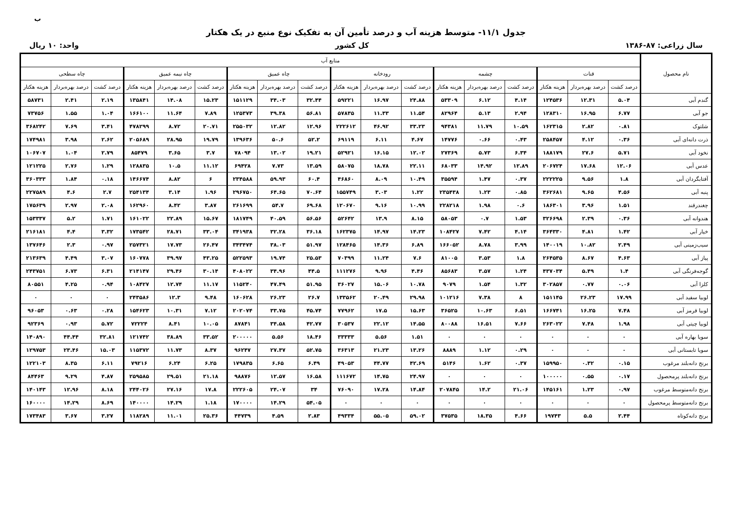ب
جدول ۱۱/۱- متوسط هزینه آب و درصد تأمین آن به تفکیک نوع منبع در یک هکتار
سال زراعی: ۸۷-۱۳۸۶ کل کشور واحد: ۱۰ ریال
| نام محصول | منابع آب | | | | | | | | | | | | | | | | | |
| --- | --- | --- | --- | --- | --- | --- | --- | --- | --- | --- | --- | --- | --- | --- | --- | --- | --- | --- |
| | قنات | | | چشمه | | | رودخانه | | | چاه عمیق | | | چاه نیمه عمیق | | | چاه سطحی | | |
| | درصد کشت | درصد بهره‌بردار | هزینه هکتار | درصد کشت | درصد بهره‌بردار | هزینه هکتار | درصد کشت | درصد بهره‌بردار | هزینه هکتار | درصد کشت | درصد بهره‌بردار | هزینه هکتار | درصد کشت | درصد بهره‌بردار | هزینه هکتار | درصد کشت | درصد بهره‌بردار | هزینه هکتار |
| گندم آبی | ۵.۰۴ | ۱۲.۳۱ | ۱۲۴۵۳۶ | ۴.۱۴ | ۶.۱۲ | ۵۳۳۰۹ | ۲۴.۸۸ | ۱۶.۹۷ | ۵۹۲۲۱ | ۳۲.۴۴ | ۳۴.۰۳ | ۱۵۱۱۲۹ | ۱۵.۲۳ | ۱۴.۰۸ | ۱۳۵۸۴۱ | ۲.۱۹ | ۲.۴۱ | ۵۸۷۳۱ |
| جو آبی | ۶.۷۷ | ۱۶.۹۵ | ۱۲۸۳۱۰ | ۲.۹۴ | ۵.۱۳ | ۸۲۹۶۴ | ۱۱.۵۴ | ۱۱.۳۳ | ۵۷۸۳۵ | ۵۶.۸۱ | ۳۹.۳۸ | ۱۲۵۳۷۳ | ۷.۸۹ | ۱۱.۶۴ | ۱۶۶۱۰۰ | ۱.۰۴ | ۱.۵۵ | ۷۳۷۵۶ |
| شلتوک | ۰.۸۱ | ۲.۸۲ | ۱۶۲۳۱۵ | ۱۰.۵۹ | ۱۱.۷۹ | ۹۴۳۸۱ | ۳۳.۲۳ | ۴۶.۹۲ | ۲۲۲۶۱۲ | ۱۲.۹۶ | ۱۲.۸۲ | ۲۵۵۰۳۲ | ۲۰.۷۱ | ۸.۷۲ | ۴۷۸۲۹۹ | ۳.۴۱ | ۷.۶۹ | ۳۶۸۲۴۲ |
| ذرت دانه‌ای آبی | ۰.۳۶ | ۴.۱۲ | ۲۵۸۴۵۷ | ۰.۴۳ | ۰.۶۶ | ۱۴۷۷۶ | ۴.۶۷ | ۶.۱۱ | ۶۹۱۱۹ | ۵۲.۲ | ۵۰.۶ | ۱۳۹۶۳۶ | ۱۹.۷۹ | ۲۸.۹۵ | ۲۰۵۶۸۹ | ۲.۶۲ | ۳.۹۸ | ۱۷۴۹۸۱ |
| نخود آبی | ۵.۷۱ | ۲۷.۶ | ۱۸۸۱۷۹ | ۶.۳۴ | ۵.۷۳ | ۲۷۳۶۹ | ۱۲.۰۲ | ۱۶.۱۵ | ۵۲۹۲۱ | ۱۹.۲۱ | ۱۳.۰۲ | ۷۸۰۹۴ | ۳.۷ | ۳.۶۵ | ۸۵۴۷۹ | ۲.۷۹ | ۱.۰۴ | ۱۰۶۷۰۷ |
| عدس آبی | ۱۲.۰۶ | ۱۷.۶۸ | ۲۰۶۷۲۴ | ۱۲.۸۹ | ۱۴.۹۲ | ۶۸۰۳۳ | ۲۲.۱۱ | ۱۸.۷۸ | ۵۸۰۷۵ | ۱۳.۵۹ | ۷.۷۳ | ۶۹۴۲۸ | ۱۱.۱۲ | ۱۰.۵ | ۱۲۸۸۳۵ | ۱.۲۹ | ۲.۷۶ | ۱۲۱۲۲۵ |
| آفتابگردان آبی | ۱.۸ | ۹.۵۶ | ۲۲۲۲۲۵ | ۰.۳۷ | ۱.۴۷ | ۳۵۵۹۴ | ۱۰.۴۹ | ۸.۰۹ | ۴۶۸۶۰ | ۶۰.۴ | ۵۹.۹۳ | ۲۳۴۵۸۸ | ۶ | ۸.۸۲ | ۱۴۶۶۷۴ | ۰.۱۸ | ۱.۸۴ | ۳۶۰۳۳۳ |
| پنبه آبی | ۴.۵۶ | ۹.۶۵ | ۳۶۲۶۸۱ | ۰.۸۵ | ۱.۲۳ | ۲۳۵۴۳۸ | ۱.۲۲ | ۳.۰۳ | ۱۵۵۷۴۹ | ۷۰.۶۴ | ۶۴.۶۵ | ۲۹۶۷۵۰ | ۱.۹۶ | ۳.۱۴ | ۲۵۴۱۳۴ | ۲.۷ | ۴.۶ | ۲۲۷۵۸۹ |
| چغندرقند | ۱.۵۱ | ۳.۹۶ | ۱۸۶۳۰۱ | ۰.۶ | ۱.۹۸ | ۲۲۸۲۱۸ | ۱۰.۹۹ | ۹.۱۶ | ۱۲۰۶۷۰ | ۶۹.۶۸ | ۵۴.۷ | ۲۶۱۶۹۹ | ۳.۸۷ | ۸.۴۲ | ۱۶۲۹۶۰ | ۲.۰۸ | ۲.۹۷ | ۱۷۵۶۳۹ |
| هندوانه آبی | ۰.۳۶ | ۲.۳۹ | ۳۲۶۶۹۸ | ۱.۵۳ | ۰.۷ | ۵۸۰۵۳ | ۸.۱۵ | ۱۳.۹ | ۵۲۶۴۲ | ۵۶.۵۶ | ۴۰.۵۹ | ۱۸۱۷۴۹ | ۱۵.۶۷ | ۲۲.۸۹ | ۱۶۱۰۲۲ | ۱.۷۱ | ۵.۲ | ۱۵۳۳۳۷ |
| خیار آبی | ۱.۴۲ | ۴.۸۱ | ۳۶۴۳۳۰ | ۴.۱۴ | ۷.۴۲ | ۱۰۸۴۲۷ | ۱۴.۲۳ | ۱۴.۹۷ | ۱۶۲۳۷۵ | ۳۶.۱۸ | ۳۲.۲۸ | ۳۴۱۹۳۸ | ۳۳.۰۴ | ۲۸.۷۱ | ۱۷۳۵۴۲ | ۳.۳۲ | ۴.۴ | ۲۱۶۱۸۱ |
| سیب‌زمینی آبی | ۲.۴۹ | ۱۰.۸۲ | ۱۴۰۰۱۹ | ۳.۹۹ | ۸.۷۸ | ۱۶۶۰۵۲ | ۶.۸۹ | ۱۴.۳۶ | ۱۲۸۴۶۵ | ۵۱.۹۷ | ۳۸.۰۳ | ۳۴۳۴۷۴ | ۲۶.۴۷ | ۱۷.۷۳ | ۲۵۷۳۲۱ | ۰.۹۷ | ۲.۳ | ۱۳۷۶۴۶ |
| پیاز آبی | ۴.۶۳ | ۸.۶۷ | ۲۶۴۵۳۵ | ۱.۸ | ۳.۵۳ | ۸۱۰۰۵ | ۷.۶ | ۱۱.۲۴ | ۷۰۳۹۹ | ۲۵.۵۳ | ۱۹.۷۴ | ۵۲۲۵۹۳ | ۴۳.۲۵ | ۳۹.۹۷ | ۱۶۰۷۷۸ | ۳.۰۷ | ۴.۴۹ | ۲۱۳۶۳۹ |
| گوجه‌فرنگی آبی | ۱.۴ | ۵.۴۹ | ۴۳۷۰۳۴ | ۱.۲۴ | ۳.۵۷ | ۸۵۶۸۳ | ۴.۴۶ | ۹.۹۶ | ۱۱۱۲۷۶ | ۴۴.۵ | ۳۴.۹۶ | ۴۰۸۰۲۲ | ۳۰.۱۴ | ۲۹.۴۶ | ۲۱۴۱۴۷ | ۶.۳۱ | ۶.۷۳ | ۲۴۳۷۵۱ |
| کلزا آبی | ۰.۰۶ | ۰.۷۷ | ۳۰۲۸۵۷ | ۱.۳۲ | ۱.۵۴ | ۹۰۷۹ | ۱۰.۷۸ | ۱۵.۰۶ | ۳۶۰۲۷ | ۵۱.۹۵ | ۴۷.۴۹ | ۱۱۵۲۴۰ | ۱۱.۱۷ | ۱۲.۷۴ | ۱۰۸۴۲۷ | ۰.۹۴ | ۴.۲۵ | ۸۰۵۵۱ |
| لوبیا سفید آبی | ۱۷.۹۹ | ۲۶.۲۳ | ۱۵۱۱۴۵ | ۸ | ۷.۳۸ | ۱۰۱۲۱۶ | ۲۹.۹۸ | ۲۰.۴۹ | ۱۳۳۵۶۲ | ۲۶.۷ | ۲۶.۲۳ | ۱۶۰۶۲۸ | ۹.۴۸ | ۱۲.۳ | ۲۴۳۵۸۶ | ۰ | ۰ | ۰ |
| لوبیا قرمز آبی | ۷.۴۸ | ۱۶.۲۵ | ۱۶۶۷۴۱ | ۶.۵۱ | ۱۰.۶۳ | ۳۶۵۲۵ | ۱۵.۶۳ | ۱۷.۵ | ۷۷۹۶۲ | ۴۵.۷۴ | ۳۳.۷۵ | ۲۰۲۰۷۴ | ۷.۱۲ | ۱۰.۳۱ | ۱۵۴۶۲۳ | ۰.۲۸ | ۰.۶۳ | ۹۶۰۵۳ |
| لوبیا چیتی آبی | ۱.۹۸ | ۷.۴۸ | ۲۶۳۰۲۲ | ۷.۶۶ | ۱۶.۵۱ | ۸۰۰۸۸ | ۱۴.۵۵ | ۲۲.۱۲ | ۳۰۵۳۷ | ۴۲.۷۷ | ۳۴.۵۸ | ۸۷۸۴۱ | ۱۰.۰۵ | ۸.۴۱ | ۷۲۲۲۴ | ۵.۷۲ | ۰.۹۳ | ۹۲۳۶۹ |
| سویا بهاره آبی | ۰ | ۰ | ۰ | ۰ | ۰ | ۰ | ۱.۵۱ | ۵.۵۶ | ۳۳۳۳۳ | ۱۸.۴۶ | ۵.۵۶ | ۲۰۰۰۰۰ | ۳۳.۵۲ | ۳۸.۸۹ | ۱۲۱۷۴۲ | ۳۲.۸۱ | ۴۴.۴۴ | ۱۴۰۸۹۰ |
| سویا تابستانی آبی | ۰ | ۰ | ۰ | ۰.۲۹ | ۱.۱۲ | ۸۸۸۹ | ۱۳.۲۶ | ۲۱.۲۳ | ۳۶۳۱۳ | ۵۲.۷۵ | ۲۷.۳۷ | ۹۶۲۴۷ | ۸.۳۷ | ۱۱.۷۳ | ۱۱۵۳۷۲ | ۱۵.۰۳ | ۲۳.۴۶ | ۱۲۹۷۵۳ |
| برنج دانه‌بلند مرغوب | ۰.۱۵ | ۰.۳۲ | ۱۵۹۹۵۰ | ۰.۳۷ | ۱.۶۲ | ۵۱۴۶ | ۴۲.۶۹ | ۴۴.۷۷ | ۴۹۰۵۳ | ۶.۴۹ | ۶.۶۵ | ۱۷۹۸۳۵ | ۶.۲۵ | ۶.۲۴ | ۷۹۲۱۶ | ۶.۱۱ | ۸.۳۵ | ۱۲۲۱۰۳ |
| برنج دانه‌بلند پرمحصول | ۰.۱۷ | ۰.۵۵ | ۱۰۰۰۰۰ | ۰ | ۰ | ۰ | ۲۴.۹۷ | ۱۴.۷۵ | ۱۱۱۶۷۲ | ۱۶.۵۸ | ۱۲.۵۷ | ۹۸۸۷۶ | ۲۱.۱۸ | ۲۹.۵۱ | ۲۵۹۵۸۵ | ۴.۸۷ | ۹.۲۹ | ۸۴۴۶۳ |
| برنج دانه‌متوسط مرغوب | ۰.۹۷ | ۱.۲۳ | ۱۴۵۱۶۱ | ۲۱.۰۶ | ۱۴.۲ | ۲۰۷۸۴۵ | ۱۴.۸۴ | ۱۷.۲۸ | ۷۶۰۹۰ | ۳۴ | ۲۴.۰۷ | ۲۲۲۶۰۵ | ۱۷.۸ | ۲۷.۱۶ | ۲۴۴۰۲۶ | ۸.۱۸ | ۱۲.۹۶ | ۱۴۰۱۴۳ |
| برنج دانه‌متوسط پرمحصول | ۰ | ۰ | ۰ | ۰ | ۰ | ۰ | ۰ | ۰ | ۰ | ۵۴.۰۵ | ۱۴.۲۹ | ۱۷۰۰۰۰ | ۱.۱۸ | ۱۴.۲۹ | ۱۴۰۰۰۰ | ۸.۶۹ | ۱۴.۲۹ | ۱۶۰۰۰۰ |
| برنج دانه‌کوتاه | ۲.۴۴ | ۵.۵ | ۱۹۷۴۳ | ۴.۶۶ | ۱۸.۳۵ | ۳۷۵۳۵ | ۵۹.۰۲ | ۵۵.۰۵ | ۴۹۳۳۴ | ۲.۸۳ | ۴.۵۹ | ۴۴۷۳۹ | ۲۵.۳۶ | ۱۱.۰۱ | ۱۱۸۲۸۹ | ۳.۲۷ | ۳.۶۷ | ۱۷۳۴۸۳ |